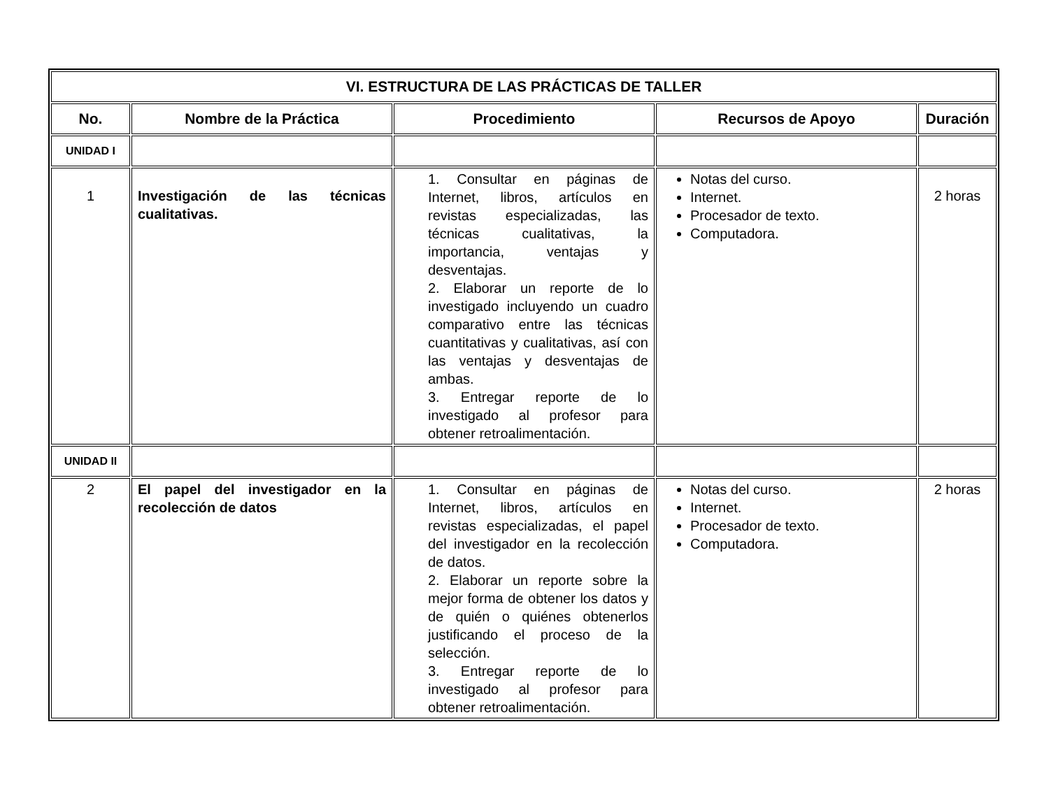| VI. ESTRUCTURA DE LAS PRÁCTICAS DE TALLER | | | | |
| --- | --- | --- | --- | --- |
| No. | Nombre de la Práctica | Procedimiento | Recursos de Apoyo | Duración |
| UNIDAD I | | | | |
| 1 | Investigación de las técnicas cualitativas. | 1. Consultar en páginas de Internet, libros, artículos en revistas especializadas, las técnicas cualitativas, la importancia, ventajas y desventajas. 2. Elaborar un reporte de lo investigado incluyendo un cuadro comparativo entre las técnicas cuantitativas y cualitativas, así con las ventajas y desventajas de ambas. 3. Entregar reporte de lo investigado al profesor para obtener retroalimentación. | Notas del curso. Internet. Procesador de texto. Computadora. | 2 horas |
| UNIDAD II | | | | |
| 2 | El papel del investigador en la recolección de datos | 1. Consultar en páginas de Internet, libros, artículos en revistas especializadas, el papel del investigador en la recolección de datos. 2. Elaborar un reporte sobre la mejor forma de obtener los datos y de quién o quiénes obtenerlos justificando el proceso de la selección. 3. Entregar reporte de lo investigado al profesor para obtener retroalimentación. | Notas del curso. Internet. Procesador de texto. Computadora. | 2 horas |